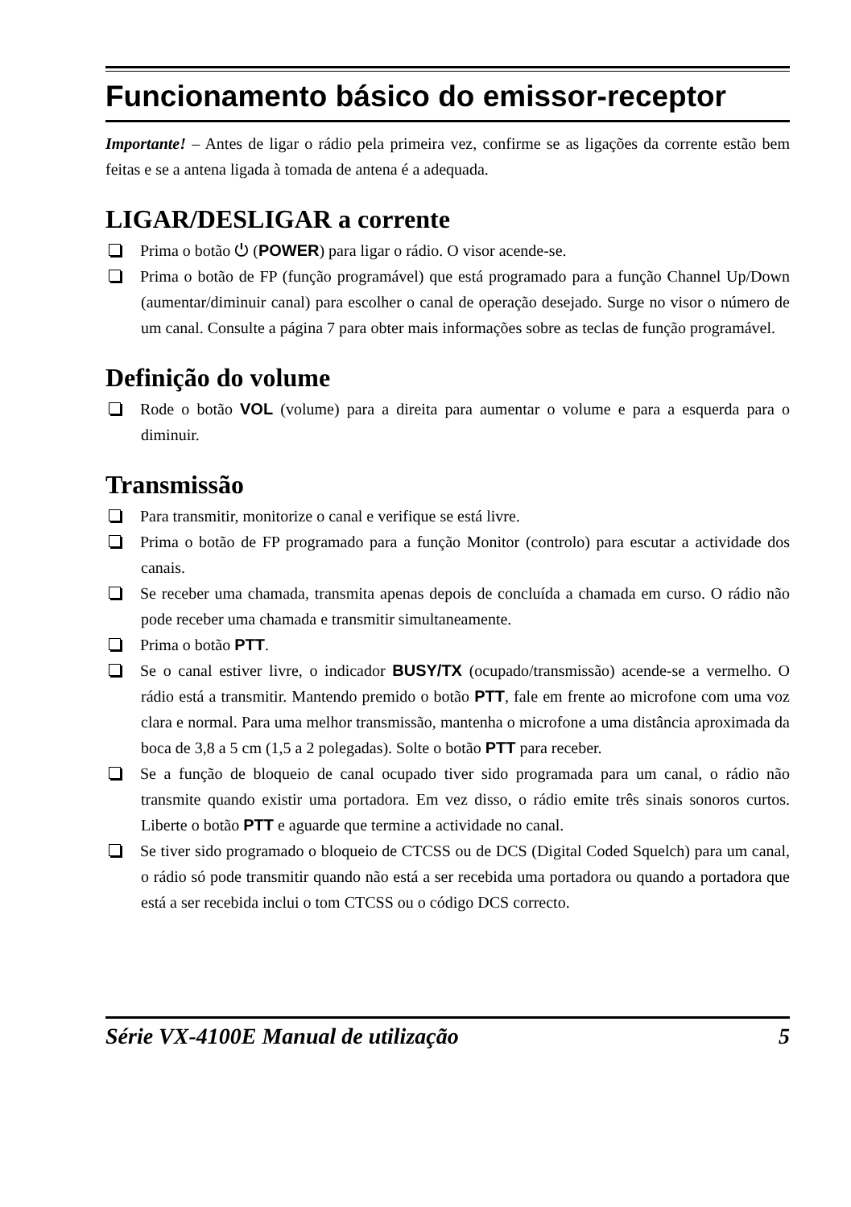Funcionamento básico do emissor-receptor
Importante! – Antes de ligar o rádio pela primeira vez, confirme se as ligações da corrente estão bem feitas e se a antena ligada à tomada de antena é a adequada.
LIGAR/DESLIGAR a corrente
Prima o botão ⏻ (POWER) para ligar o rádio. O visor acende-se.
Prima o botão de FP (função programável) que está programado para a função Channel Up/Down (aumentar/diminuir canal) para escolher o canal de operação desejado. Surge no visor o número de um canal. Consulte a página 7 para obter mais informações sobre as teclas de função programável.
Definição do volume
Rode o botão VOL (volume) para a direita para aumentar o volume e para a esquerda para o diminuir.
Transmissão
Para transmitir, monitorize o canal e verifique se está livre.
Prima o botão de FP programado para a função Monitor (controlo) para escutar a actividade dos canais.
Se receber uma chamada, transmita apenas depois de concluída a chamada em curso. O rádio não pode receber uma chamada e transmitir simultaneamente.
Prima o botão PTT.
Se o canal estiver livre, o indicador BUSY/TX (ocupado/transmissão) acende-se a vermelho. O rádio está a transmitir. Mantendo premido o botão PTT, fale em frente ao microfone com uma voz clara e normal. Para uma melhor transmissão, mantenha o microfone a uma distância aproximada da boca de 3,8 a 5 cm (1,5 a 2 polegadas). Solte o botão PTT para receber.
Se a função de bloqueio de canal ocupado tiver sido programada para um canal, o rádio não transmite quando existir uma portadora. Em vez disso, o rádio emite três sinais sonoros curtos. Liberte o botão PTT e aguarde que termine a actividade no canal.
Se tiver sido programado o bloqueio de CTCSS ou de DCS (Digital Coded Squelch) para um canal, o rádio só pode transmitir quando não está a ser recebida uma portadora ou quando a portadora que está a ser recebida inclui o tom CTCSS ou o código DCS correcto.
Série VX-4100E Manual de utilização 5